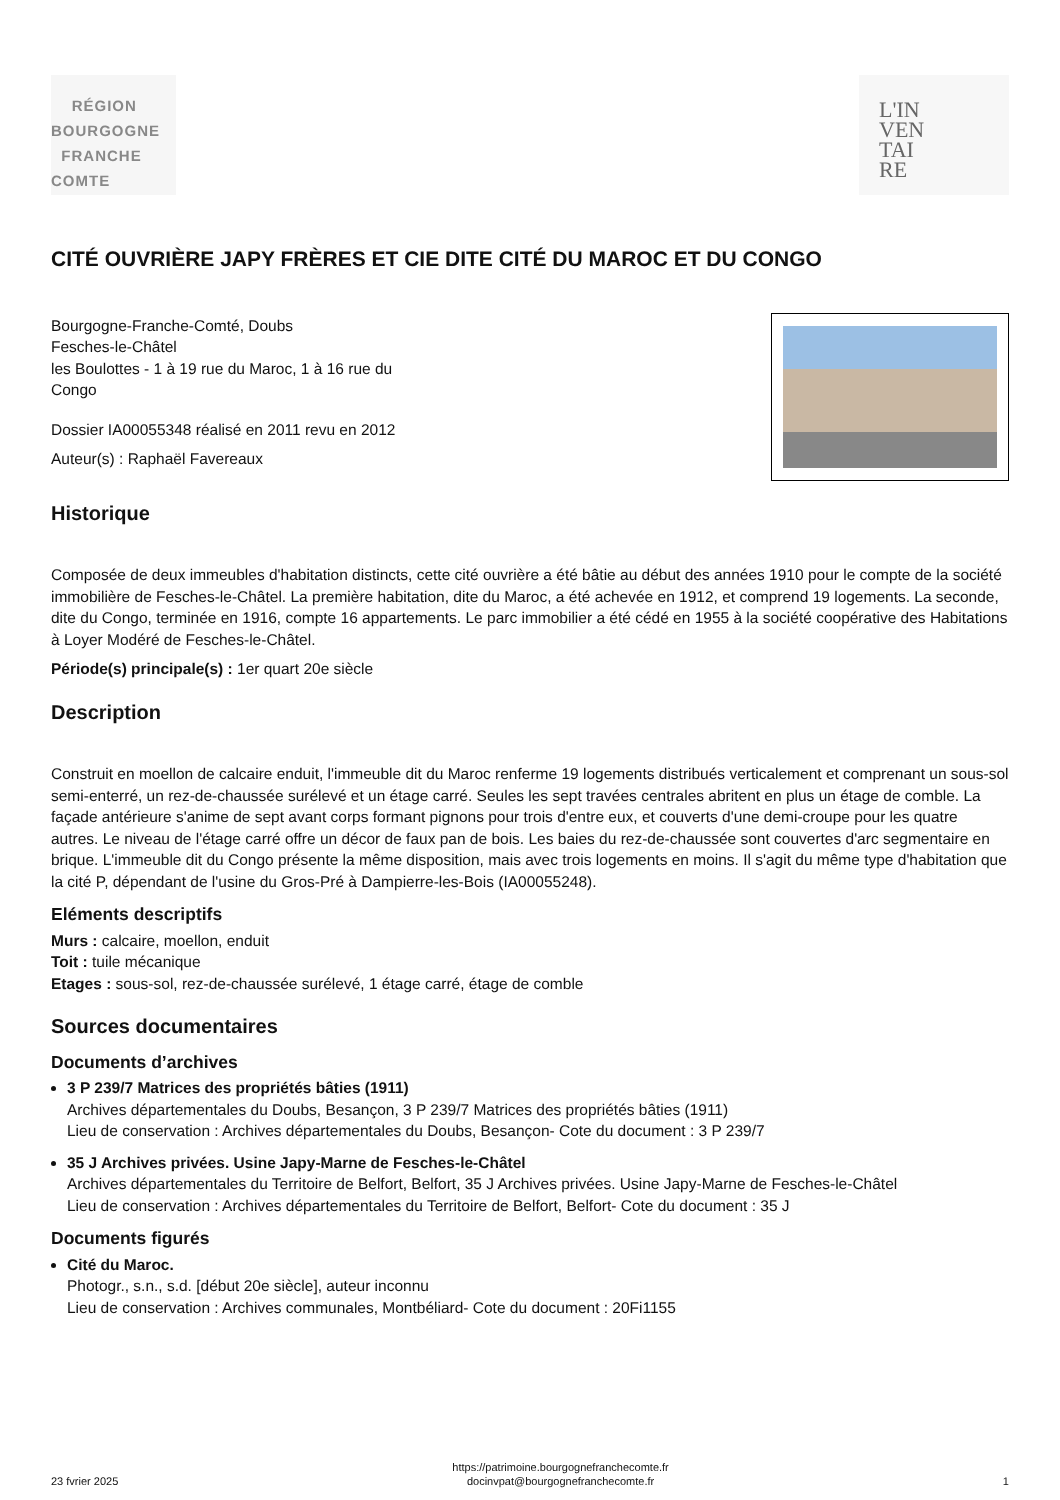RÉGION
BOURGOGNE
FRANCHE
COMTE
L'IN
VEN
TAI
RE
CITÉ OUVRIÈRE JAPY FRÈRES ET CIE DITE CITÉ DU MAROC ET DU CONGO
Bourgogne-Franche-Comté, Doubs
Fesches-le-Châtel
les Boulottes - 1 à 19 rue du Maroc, 1 à 16 rue du
Congo
Dossier IA00055348 réalisé en 2011 revu en 2012
Auteur(s) : Raphaël Favereaux
Historique
Composée de deux immeubles d'habitation distincts, cette cité ouvrière a été bâtie au début des années 1910 pour le compte de la société immobilière de Fesches-le-Châtel. La première habitation, dite du Maroc, a été achevée en 1912, et comprend 19 logements. La seconde, dite du Congo, terminée en 1916, compte 16 appartements. Le parc immobilier a été cédé en 1955 à la société coopérative des Habitations à Loyer Modéré de Fesches-le-Châtel.
Période(s) principale(s) : 1er quart 20e siècle
Description
Construit en moellon de calcaire enduit, l'immeuble dit du Maroc renferme 19 logements distribués verticalement et comprenant un sous-sol semi-enterré, un rez-de-chaussée surélevé et un étage carré. Seules les sept travées centrales abritent en plus un étage de comble. La façade antérieure s'anime de sept avant corps formant pignons pour trois d'entre eux, et couverts d'une demi-croupe pour les quatre autres. Le niveau de l'étage carré offre un décor de faux pan de bois. Les baies du rez-de-chaussée sont couvertes d'arc segmentaire en brique. L'immeuble dit du Congo présente la même disposition, mais avec trois logements en moins. Il s'agit du même type d'habitation que la cité P, dépendant de l'usine du Gros-Pré à Dampierre-les-Bois (IA00055248).
Eléments descriptifs
Murs : calcaire, moellon, enduit
Toit : tuile mécanique
Etages : sous-sol, rez-de-chaussée surélevé, 1 étage carré, étage de comble
Sources documentaires
Documents d’archives
3 P 239/7 Matrices des propriétés bâties (1911)
Archives départementales du Doubs, Besançon, 3 P 239/7 Matrices des propriétés bâties (1911)
Lieu de conservation : Archives départementales du Doubs, Besançon- Cote du document : 3 P 239/7
35 J Archives privées. Usine Japy-Marne de Fesches-le-Châtel
Archives départementales du Territoire de Belfort, Belfort, 35 J Archives privées. Usine Japy-Marne de Fesches-le-Châtel
Lieu de conservation : Archives départementales du Territoire de Belfort, Belfort- Cote du document : 35 J
Documents figurés
Cité du Maroc.
Photogr., s.n., s.d. [début 20e siècle], auteur inconnu
Lieu de conservation : Archives communales, Montbéliard- Cote du document : 20Fi1155
23 fvrier 2025 https://patrimoine.bourgognefranchecomte.fr
docinvpat@bourgognefranchecomte.fr 1